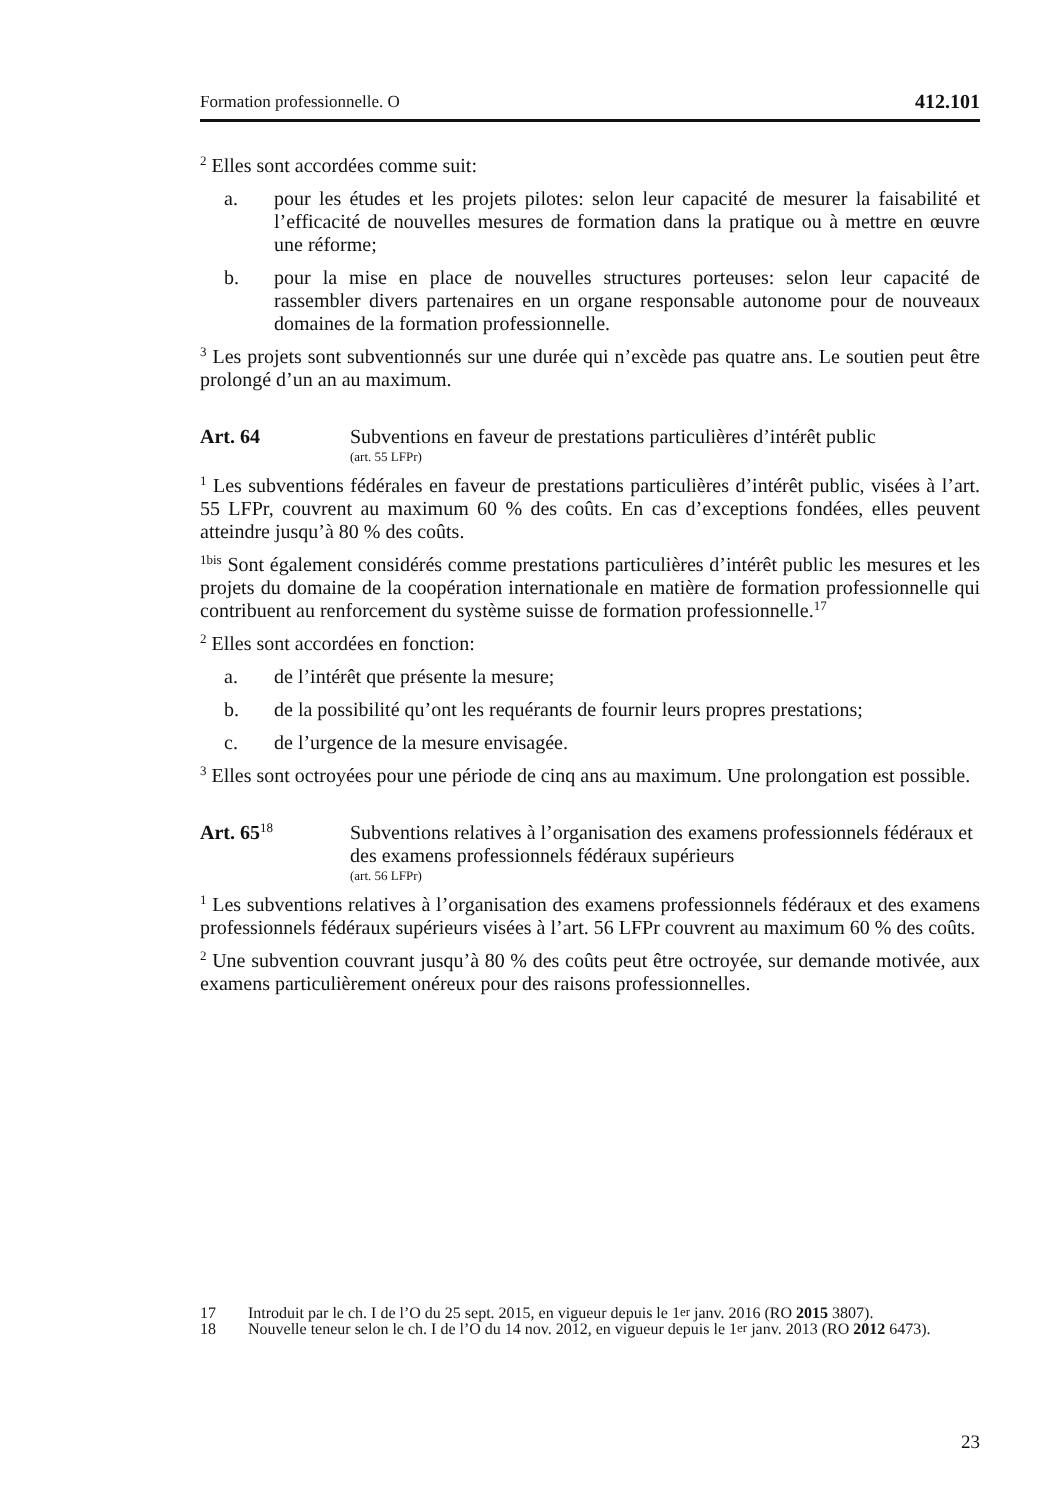Formation professionnelle. O 412.101
<sup>2</sup> Elles sont accordées comme suit:
a. pour les études et les projets pilotes: selon leur capacité de mesurer la faisabilité et l’efficacité de nouvelles mesures de formation dans la pratique ou à mettre en œuvre une réforme;
b. pour la mise en place de nouvelles structures porteuses: selon leur capacité de rassembler divers partenaires en un organe responsable autonome pour de nouveaux domaines de la formation professionnelle.
<sup>3</sup> Les projets sont subventionnés sur une durée qui n’excède pas quatre ans. Le soutien peut être prolongé d’un an au maximum.
Art. 64 Subventions en faveur de prestations particulières d’intérêt public
(art. 55 LFPr)
<sup>1</sup> Les subventions fédérales en faveur de prestations particulières d’intérêt public, visées à l’art. 55 LFPr, couvrent au maximum 60 % des coûts. En cas d’exceptions fondées, elles peuvent atteindre jusqu’à 80 % des coûts.
<sup>1bis</sup> Sont également considérés comme prestations particulières d’intérêt public les mesures et les projets du domaine de la coopération internationale en matière de formation professionnelle qui contribuent au renforcement du système suisse de formation professionnelle.<sup>17</sup>
<sup>2</sup> Elles sont accordées en fonction:
a. de l’intérêt que présente la mesure;
b. de la possibilité qu’ont les requérants de fournir leurs propres prestations;
c. de l’urgence de la mesure envisagée.
<sup>3</sup> Elles sont octroyées pour une période de cinq ans au maximum. Une prolongation est possible.
Art. 65<sup>18</sup>
Subventions relatives à l’organisation des examens professionnels fédéraux et des examens professionnels fédéraux supérieurs
(art. 56 LFPr)
<sup>1</sup> Les subventions relatives à l’organisation des examens professionnels fédéraux et des examens professionnels fédéraux supérieurs visées à l’art. 56 LFPr couvrent au maximum 60 % des coûts.
<sup>2</sup> Une subvention couvrant jusqu’à 80 % des coûts peut être octroyée, sur demande motivée, aux examens particulièrement onéreux pour des raisons professionnelles.
17 Introduit par le ch. I de l’O du 25 sept. 2015, en vigueur depuis le 1<sup>er</sup> janv. 2016 (RO 2015 3807).
18 Nouvelle teneur selon le ch. I de l’O du 14 nov. 2012, en vigueur depuis le 1<sup>er</sup> janv. 2013 (RO 2012 6473).
23